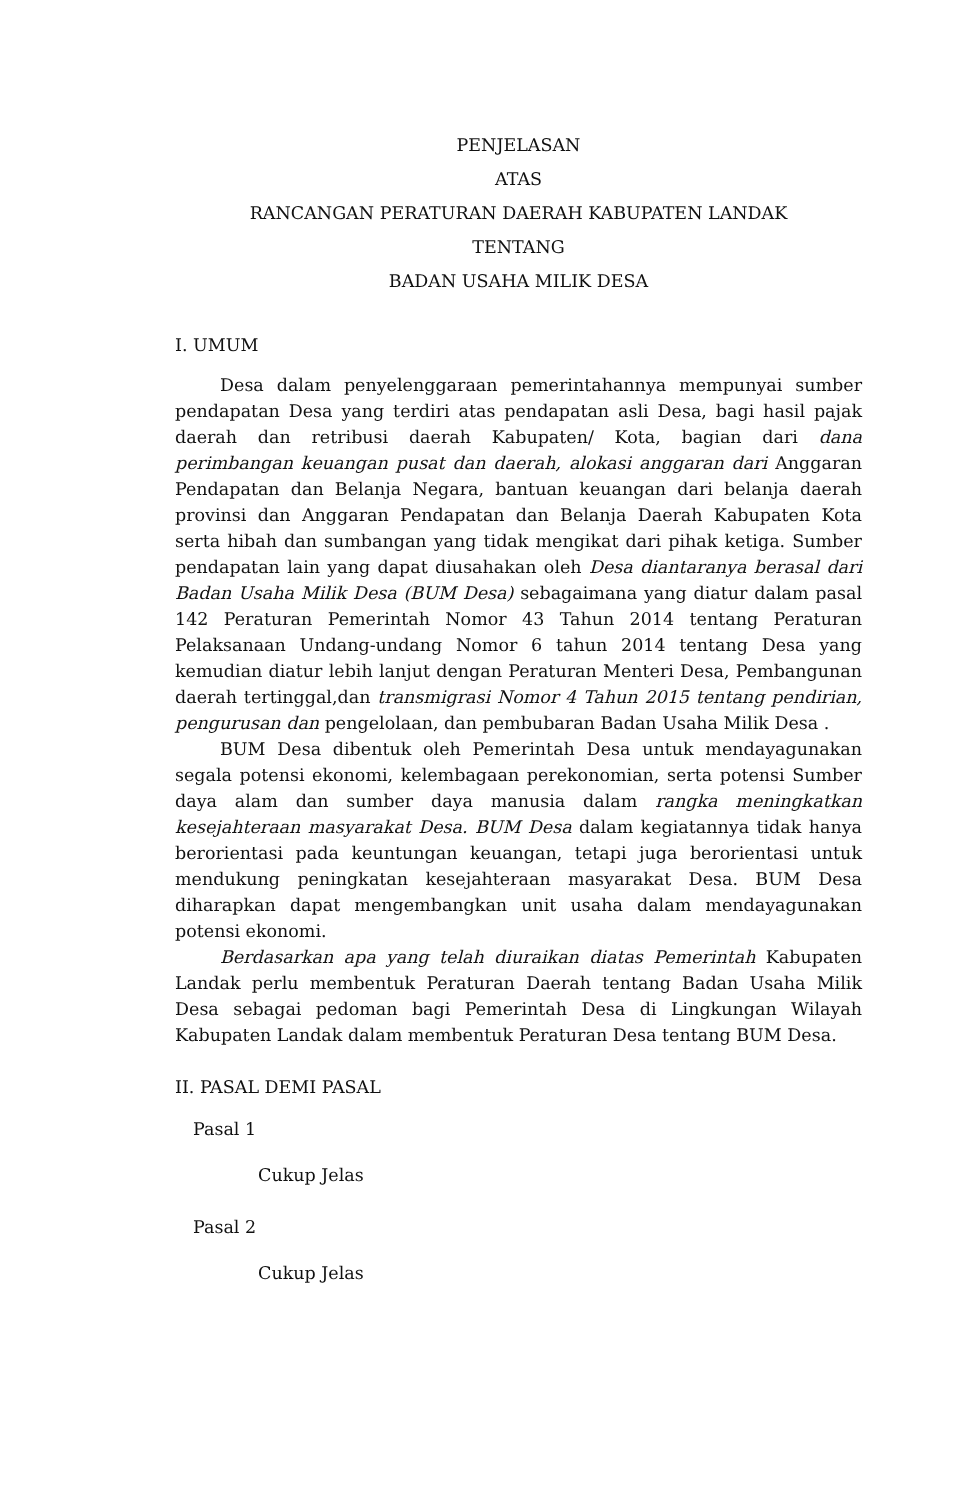PENJELASAN
ATAS
RANCANGAN PERATURAN DAERAH KABUPATEN LANDAK
TENTANG
BADAN USAHA MILIK DESA
I. UMUM
Desa dalam penyelenggaraan pemerintahannya mempunyai sumber pendapatan Desa yang terdiri atas pendapatan asli Desa, bagi hasil pajak daerah dan retribusi daerah Kabupaten/ Kota, bagian dari dana perimbangan keuangan pusat dan daerah, alokasi anggaran dari Anggaran Pendapatan dan Belanja Negara, bantuan keuangan dari belanja daerah provinsi dan Anggaran Pendapatan dan Belanja Daerah Kabupaten Kota serta hibah dan sumbangan yang tidak mengikat dari pihak ketiga. Sumber pendapatan lain yang dapat diusahakan oleh Desa diantaranya berasal dari Badan Usaha Milik Desa (BUM Desa) sebagaimana yang diatur dalam pasal 142 Peraturan Pemerintah Nomor 43 Tahun 2014 tentang Peraturan Pelaksanaan Undang-undang Nomor 6 tahun 2014 tentang Desa yang kemudian diatur lebih lanjut dengan Peraturan Menteri Desa, Pembangunan daerah tertinggal,dan transmigrasi Nomor 4 Tahun 2015 tentang pendirian, pengurusan dan pengelolaan, dan pembubaran Badan Usaha Milik Desa .
BUM Desa dibentuk oleh Pemerintah Desa untuk mendayagunakan segala potensi ekonomi, kelembagaan perekonomian, serta potensi Sumber daya alam dan sumber daya manusia dalam rangka meningkatkan kesejahteraan masyarakat Desa. BUM Desa dalam kegiatannya tidak hanya berorientasi pada keuntungan keuangan, tetapi juga berorientasi untuk mendukung peningkatan kesejahteraan masyarakat Desa. BUM Desa diharapkan dapat mengembangkan unit usaha dalam mendayagunakan potensi ekonomi.
Berdasarkan apa yang telah diuraikan diatas Pemerintah Kabupaten Landak perlu membentuk Peraturan Daerah tentang Badan Usaha Milik Desa sebagai pedoman bagi Pemerintah Desa di Lingkungan Wilayah Kabupaten Landak dalam membentuk Peraturan Desa tentang BUM Desa.
II. PASAL DEMI PASAL
Pasal 1
Cukup Jelas
Pasal 2
Cukup Jelas